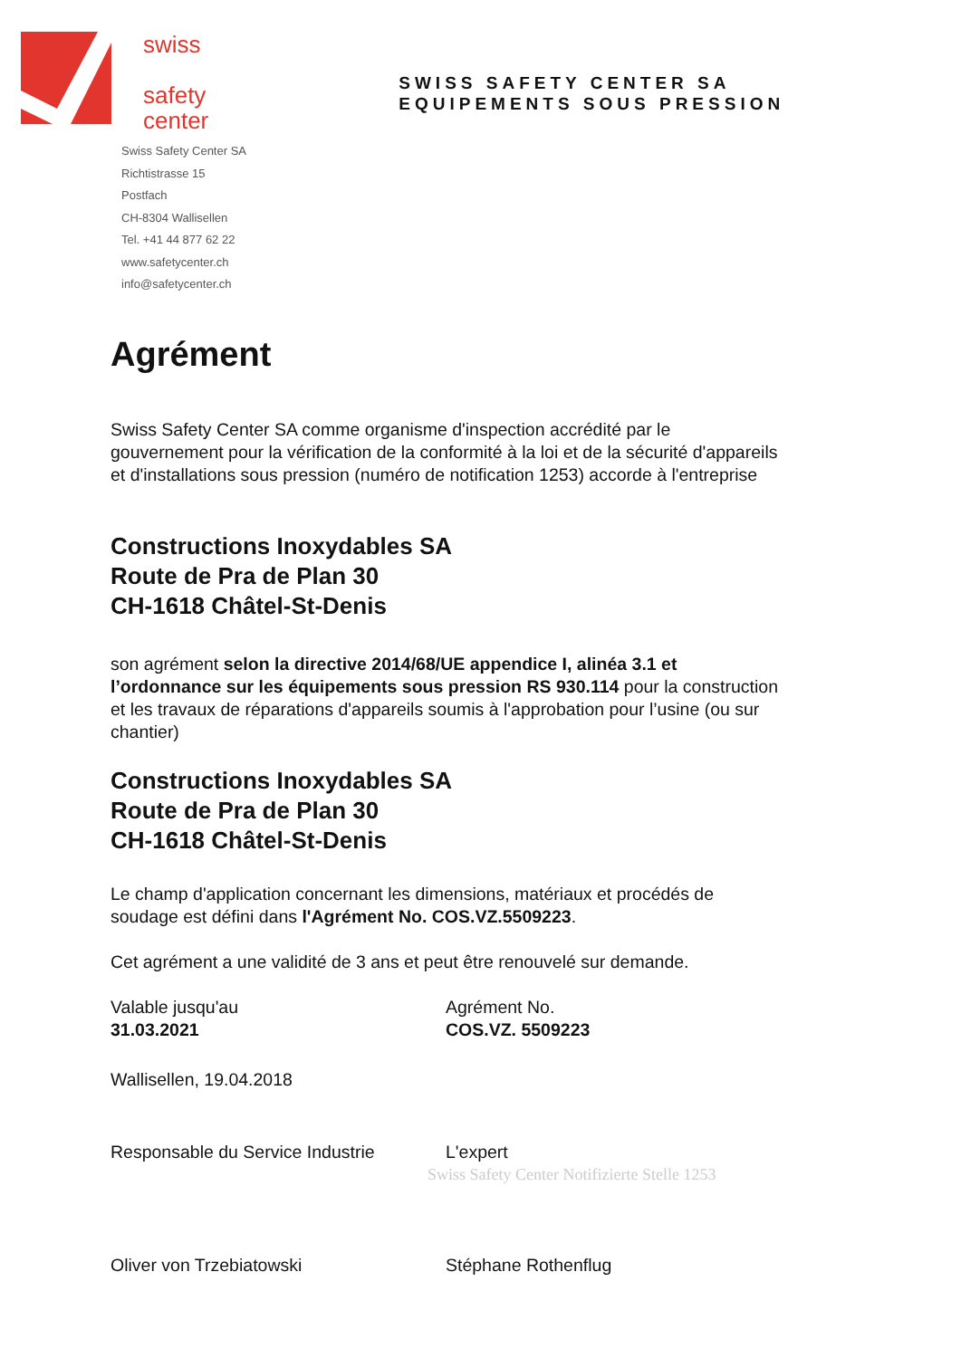swiss
safety
center
SWISS SAFETY CENTER SA
EQUIPEMENTS SOUS PRESSION
Swiss Safety Center SA
Richtistrasse 15
Postfach
CH-8304 Wallisellen
Tel. +41 44 877 62 22
www.safetycenter.ch
info@safetycenter.ch
Agrément
Swiss Safety Center SA comme organisme d'inspection accrédité par le gouvernement pour la vérification de la conformité à la loi et de la sécurité d'appareils et d'installations sous pression (numéro de notification 1253) accorde à l'entreprise
Constructions Inoxydables SA
Route de Pra de Plan 30
CH-1618 Châtel-St-Denis
son agrément selon la directive 2014/68/UE appendice I, alinéa 3.1 et l’ordonnance sur les équipements sous pression RS 930.114 pour la construction et les travaux de réparations d'appareils soumis à l'approbation pour l’usine (ou sur chantier)
Constructions Inoxydables SA
Route de Pra de Plan 30
CH-1618 Châtel-St-Denis
Le champ d'application concernant les dimensions, matériaux et procédés de soudage est défini dans l'Agrément No. COS.VZ.5509223.
Cet agrément a une validité de 3 ans et peut être renouvelé sur demande.
Valable jusqu'au
31.03.2021
Agrément No.
COS.VZ. 5509223
Wallisellen, 19.04.2018
Responsable du Service Industrie L'expert
Swiss Safety Center Notifizierte Stelle 1253
Oliver von Trzebiatowski Stéphane Rothenflug